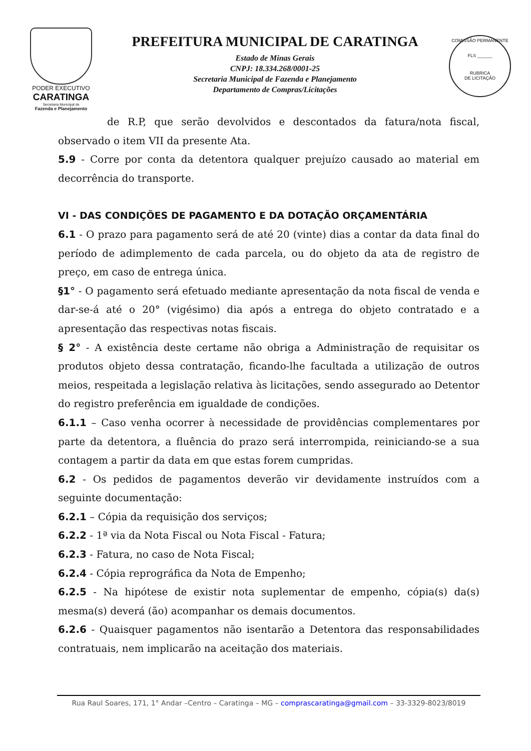PODER EXECUTIVO
CARATINGA
Secretaria Municipal de
Fazenda e Planejamento
PREFEITURA MUNICIPAL DE CARATINGA
Estado de Minas Gerais
CNPJ: 18.334.268/0001-25
Secretaria Municipal de Fazenda e Planejamento
Departamento de Compras/Licitações
COMISSÃO PERMANENTE
FLS ______
RUBRICA
DE LICITAÇÃO
de R.P, que serão devolvidos e descontados da fatura/nota fiscal, observado o item VII da presente Ata.
5.9 - Corre por conta da detentora qualquer prejuízo causado ao material em decorrência do transporte.
VI - DAS CONDIÇÕES DE PAGAMENTO E DA DOTAÇÃO ORÇAMENTÁRIA
6.1 - O prazo para pagamento será de até 20 (vinte) dias a contar da data final do período de adimplemento de cada parcela, ou do objeto da ata de registro de preço, em caso de entrega única.
§1° - O pagamento será efetuado mediante apresentação da nota fiscal de venda e dar-se-á até o 20° (vigésimo) dia após a entrega do objeto contratado e a apresentação das respectivas notas fiscais.
§ 2° - A existência deste certame não obriga a Administração de requisitar os produtos objeto dessa contratação, ficando-lhe facultada a utilização de outros meios, respeitada a legislação relativa às licitações, sendo assegurado ao Detentor do registro preferência em igualdade de condições.
6.1.1 – Caso venha ocorrer à necessidade de providências complementares por parte da detentora, a fluência do prazo será interrompida, reiniciando-se a sua contagem a partir da data em que estas forem cumpridas.
6.2 - Os pedidos de pagamentos deverão vir devidamente instruídos com a seguinte documentação:
6.2.1 – Cópia da requisição dos serviços;
6.2.2 - 1ª via da Nota Fiscal ou Nota Fiscal - Fatura;
6.2.3 - Fatura, no caso de Nota Fiscal;
6.2.4 - Cópia reprográfica da Nota de Empenho;
6.2.5 - Na hipótese de existir nota suplementar de empenho, cópia(s) da(s) mesma(s) deverá (ão) acompanhar os demais documentos.
6.2.6 - Quaisquer pagamentos não isentarão a Detentora das responsabilidades contratuais, nem implicarão na aceitação dos materiais.
Rua Raul Soares, 171, 1° Andar –Centro – Caratinga – MG – comprascaratinga@gmail.com – 33-3329-8023/8019